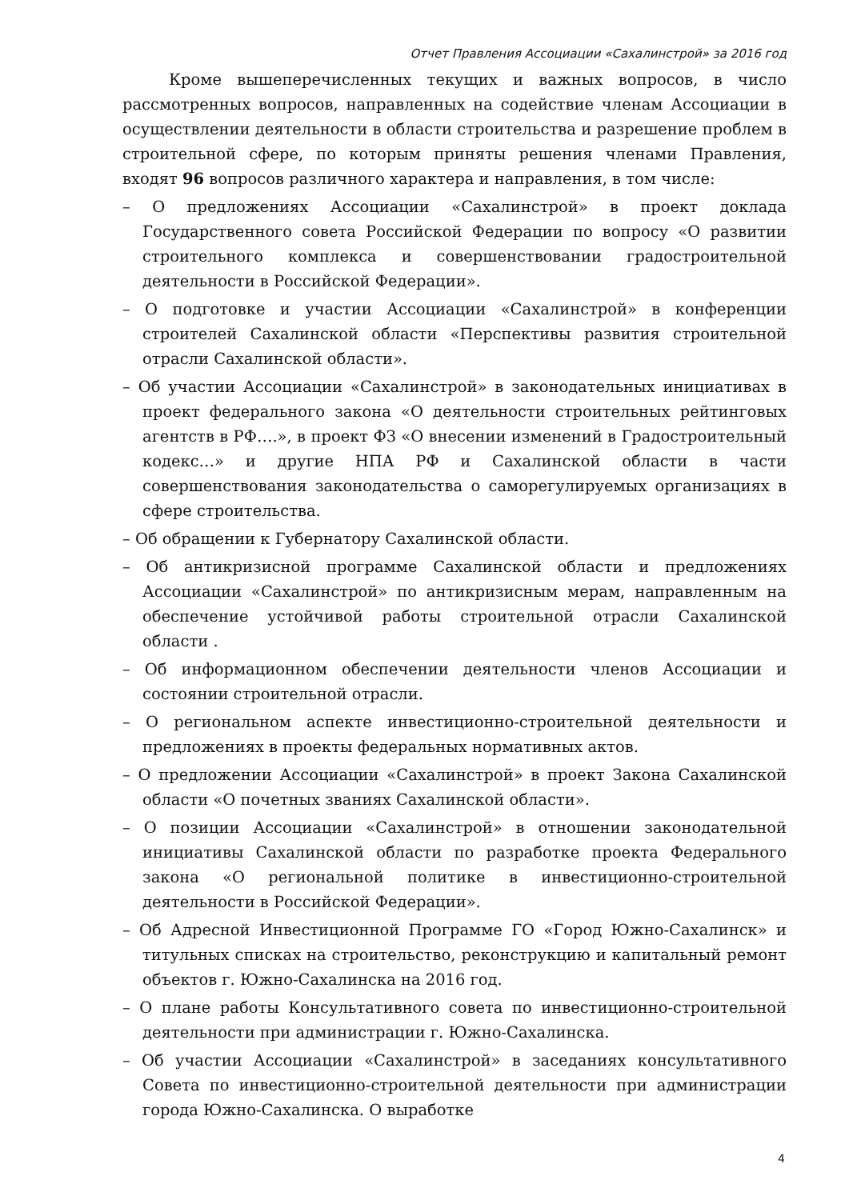Отчет Правления Ассоциации «Сахалинстрой» за 2016 год
Кроме вышеперечисленных текущих и важных вопросов, в число рассмотренных вопросов, направленных на содействие членам Ассоциации в осуществлении деятельности в области строительства и разрешение проблем в строительной сфере, по которым приняты решения членами Правления, входят 96 вопросов различного характера и направления, в том числе:
– О предложениях Ассоциации «Сахалинстрой» в проект доклада Государственного совета Российской Федерации по вопросу «О развитии строительного комплекса и совершенствовании градостроительной деятельности в Российской Федерации».
– О подготовке и участии Ассоциации «Сахалинстрой» в конференции строителей Сахалинской области «Перспективы развития строительной отрасли Сахалинской области».
– Об участии Ассоциации «Сахалинстрой» в законодательных инициативах в проект федерального закона «О деятельности строительных рейтинговых агентств в РФ….», в проект ФЗ «О внесении изменений в Градостроительный кодекс…» и другие НПА РФ и Сахалинской области в части совершенствования законодательства о саморегулируемых организациях в сфере строительства.
– Об обращении к Губернатору Сахалинской области.
– Об антикризисной программе Сахалинской области и предложениях Ассоциации «Сахалинстрой» по антикризисным мерам, направленным на обеспечение устойчивой работы строительной отрасли Сахалинской области .
– Об информационном обеспечении деятельности членов Ассоциации и состоянии строительной отрасли.
– О региональном аспекте инвестиционно-строительной деятельности и предложениях в проекты федеральных нормативных актов.
– О предложении Ассоциации «Сахалинстрой» в проект Закона Сахалинской области «О почетных званиях Сахалинской области».
– О позиции Ассоциации «Сахалинстрой» в отношении законодательной инициативы Сахалинской области по разработке проекта Федерального закона «О региональной политике в инвестиционно-строительной деятельности в Российской Федерации».
– Об Адресной Инвестиционной Программе ГО «Город Южно-Сахалинск» и титульных списках на строительство, реконструкцию и капитальный ремонт объектов г. Южно-Сахалинска на 2016 год.
– О плане работы Консультативного совета по инвестиционно-строительной деятельности при администрации г. Южно-Сахалинска.
– Об участии Ассоциации «Сахалинстрой» в заседаниях консультативного Совета по инвестиционно-строительной деятельности при администрации города Южно-Сахалинска. О выработке
4